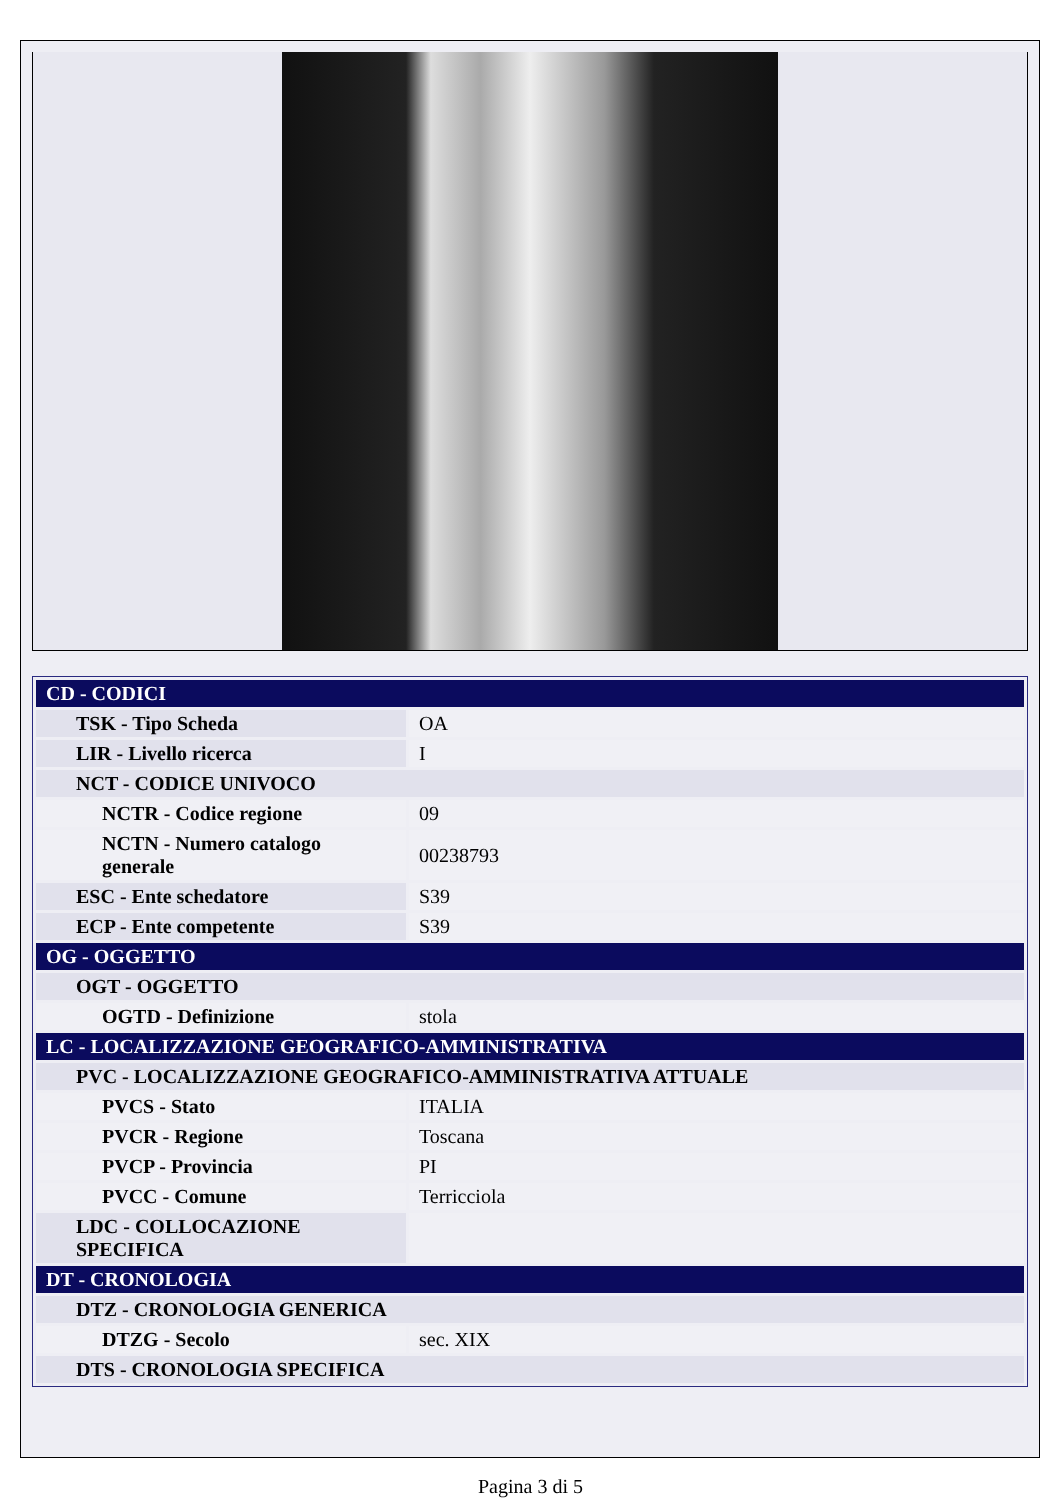| CD - CODICI | |
| TSK - Tipo Scheda | OA |
| LIR - Livello ricerca | I |
| NCT - CODICE UNIVOCO | |
| NCTR - Codice regione | 09 |
| NCTN - Numero catalogo generale | 00238793 |
| ESC - Ente schedatore | S39 |
| ECP - Ente competente | S39 |
| OG - OGGETTO | |
| OGT - OGGETTO | |
| OGTD - Definizione | stola |
| LC - LOCALIZZAZIONE GEOGRAFICO-AMMINISTRATIVA | |
| PVC - LOCALIZZAZIONE GEOGRAFICO-AMMINISTRATIVA ATTUALE | |
| PVCS - Stato | ITALIA |
| PVCR - Regione | Toscana |
| PVCP - Provincia | PI |
| PVCC - Comune | Terricciola |
| LDC - COLLOCAZIONE SPECIFICA | |
| DT - CRONOLOGIA | |
| DTZ - CRONOLOGIA GENERICA | |
| DTZG - Secolo | sec. XIX |
| DTS - CRONOLOGIA SPECIFICA | |
Pagina 3 di 5